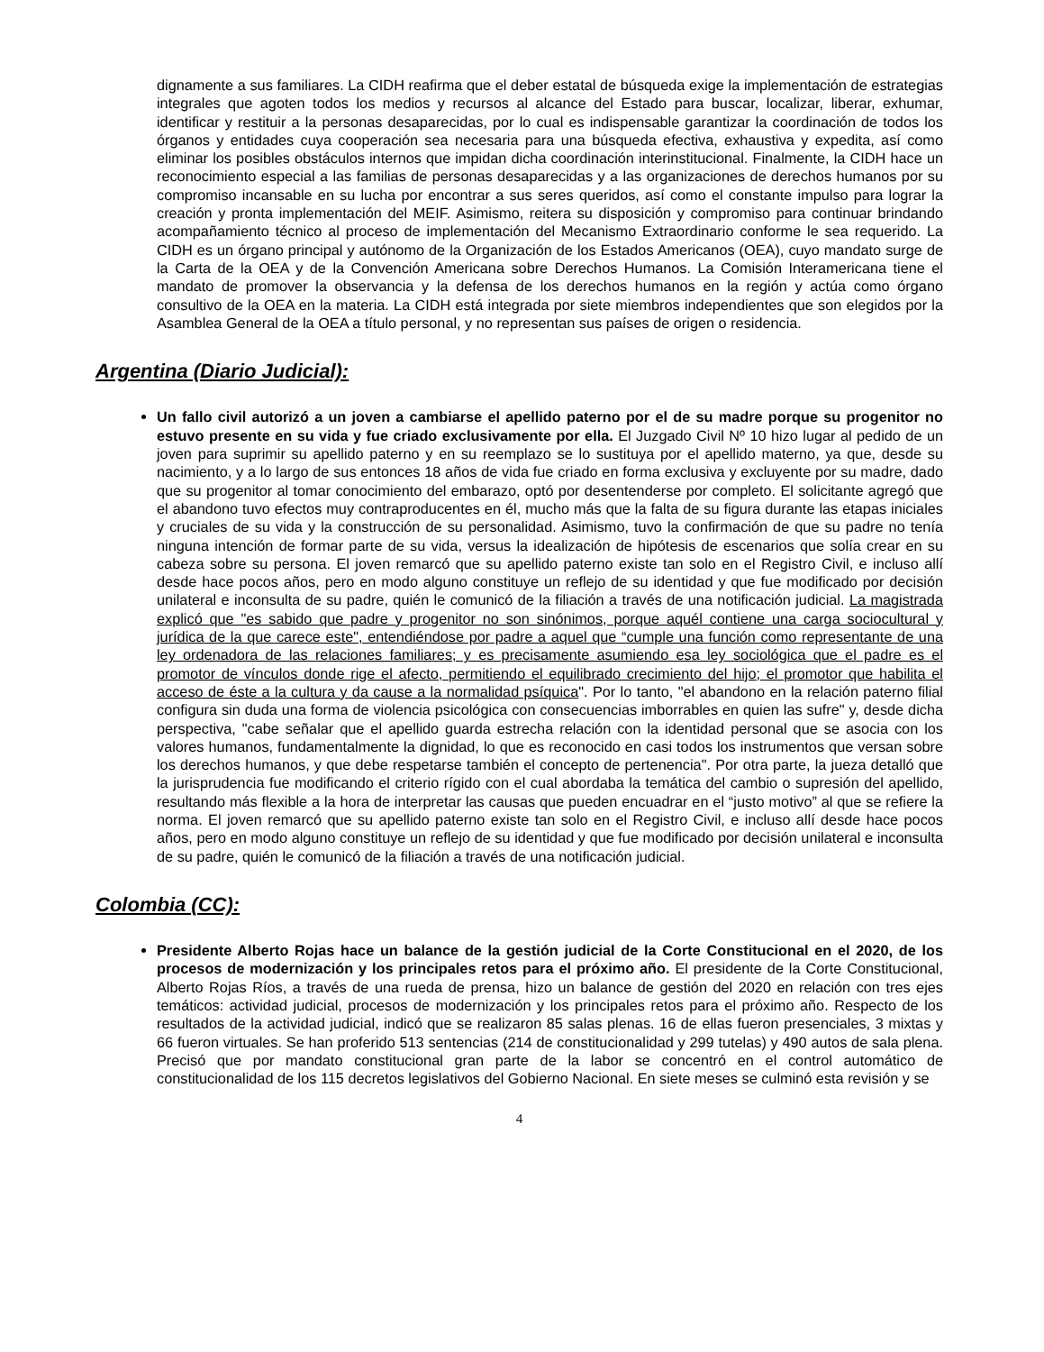dignamente a sus familiares. La CIDH reafirma que el deber estatal de búsqueda exige la implementación de estrategias integrales que agoten todos los medios y recursos al alcance del Estado para buscar, localizar, liberar, exhumar, identificar y restituir a la personas desaparecidas, por lo cual es indispensable garantizar la coordinación de todos los órganos y entidades cuya cooperación sea necesaria para una búsqueda efectiva, exhaustiva y expedita, así como eliminar los posibles obstáculos internos que impidan dicha coordinación interinstitucional. Finalmente, la CIDH hace un reconocimiento especial a las familias de personas desaparecidas y a las organizaciones de derechos humanos por su compromiso incansable en su lucha por encontrar a sus seres queridos, así como el constante impulso para lograr la creación y pronta implementación del MEIF. Asimismo, reitera su disposición y compromiso para continuar brindando acompañamiento técnico al proceso de implementación del Mecanismo Extraordinario conforme le sea requerido. La CIDH es un órgano principal y autónomo de la Organización de los Estados Americanos (OEA), cuyo mandato surge de la Carta de la OEA y de la Convención Americana sobre Derechos Humanos. La Comisión Interamericana tiene el mandato de promover la observancia y la defensa de los derechos humanos en la región y actúa como órgano consultivo de la OEA en la materia. La CIDH está integrada por siete miembros independientes que son elegidos por la Asamblea General de la OEA a título personal, y no representan sus países de origen o residencia.
Argentina (Diario Judicial):
Un fallo civil autorizó a un joven a cambiarse el apellido paterno por el de su madre porque su progenitor no estuvo presente en su vida y fue criado exclusivamente por ella. El Juzgado Civil Nº 10 hizo lugar al pedido de un joven para suprimir su apellido paterno y en su reemplazo se lo sustituya por el apellido materno, ya que, desde su nacimiento, y a lo largo de sus entonces 18 años de vida fue criado en forma exclusiva y excluyente por su madre, dado que su progenitor al tomar conocimiento del embarazo, optó por desentenderse por completo. El solicitante agregó que el abandono tuvo efectos muy contraproducentes en él, mucho más que la falta de su figura durante las etapas iniciales y cruciales de su vida y la construcción de su personalidad. Asimismo, tuvo la confirmación de que su padre no tenía ninguna intención de formar parte de su vida, versus la idealización de hipótesis de escenarios que solía crear en su cabeza sobre su persona. El joven remarcó que su apellido paterno existe tan solo en el Registro Civil, e incluso allí desde hace pocos años, pero en modo alguno constituye un reflejo de su identidad y que fue modificado por decisión unilateral e inconsulta de su padre, quién le comunicó de la filiación a través de una notificación judicial. La magistrada explicó que "es sabido que padre y progenitor no son sinónimos, porque aquél contiene una carga sociocultural y jurídica de la que carece este", entendiéndose por padre a aquel que “cumple una función como representante de una ley ordenadora de las relaciones familiares; y es precisamente asumiendo esa ley sociológica que el padre es el promotor de vínculos donde rige el afecto, permitiendo el equilibrado crecimiento del hijo; el promotor que habilita el acceso de éste a la cultura y da cause a la normalidad psíquica". Por lo tanto, "el abandono en la relación paterno filial configura sin duda una forma de violencia psicológica con consecuencias imborrables en quien las sufre" y, desde dicha perspectiva, "cabe señalar que el apellido guarda estrecha relación con la identidad personal que se asocia con los valores humanos, fundamentalmente la dignidad, lo que es reconocido en casi todos los instrumentos que versan sobre los derechos humanos, y que debe respetarse también el concepto de pertenencia". Por otra parte, la jueza detalló que la jurisprudencia fue modificando el criterio rígido con el cual abordaba la temática del cambio o supresión del apellido, resultando más flexible a la hora de interpretar las causas que pueden encuadrar en el “justo motivo” al que se refiere la norma. El joven remarcó que su apellido paterno existe tan solo en el Registro Civil, e incluso allí desde hace pocos años, pero en modo alguno constituye un reflejo de su identidad y que fue modificado por decisión unilateral e inconsulta de su padre, quién le comunicó de la filiación a través de una notificación judicial.
Colombia (CC):
Presidente Alberto Rojas hace un balance de la gestión judicial de la Corte Constitucional en el 2020, de los procesos de modernización y los principales retos para el próximo año. El presidente de la Corte Constitucional, Alberto Rojas Ríos, a través de una rueda de prensa, hizo un balance de gestión del 2020 en relación con tres ejes temáticos: actividad judicial, procesos de modernización y los principales retos para el próximo año. Respecto de los resultados de la actividad judicial, indicó que se realizaron 85 salas plenas. 16 de ellas fueron presenciales, 3 mixtas y 66 fueron virtuales. Se han proferido 513 sentencias (214 de constitucionalidad y 299 tutelas) y 490 autos de sala plena. Precisó que por mandato constitucional gran parte de la labor se concentró en el control automático de constitucionalidad de los 115 decretos legislativos del Gobierno Nacional. En siete meses se culminó esta revisión y se
4